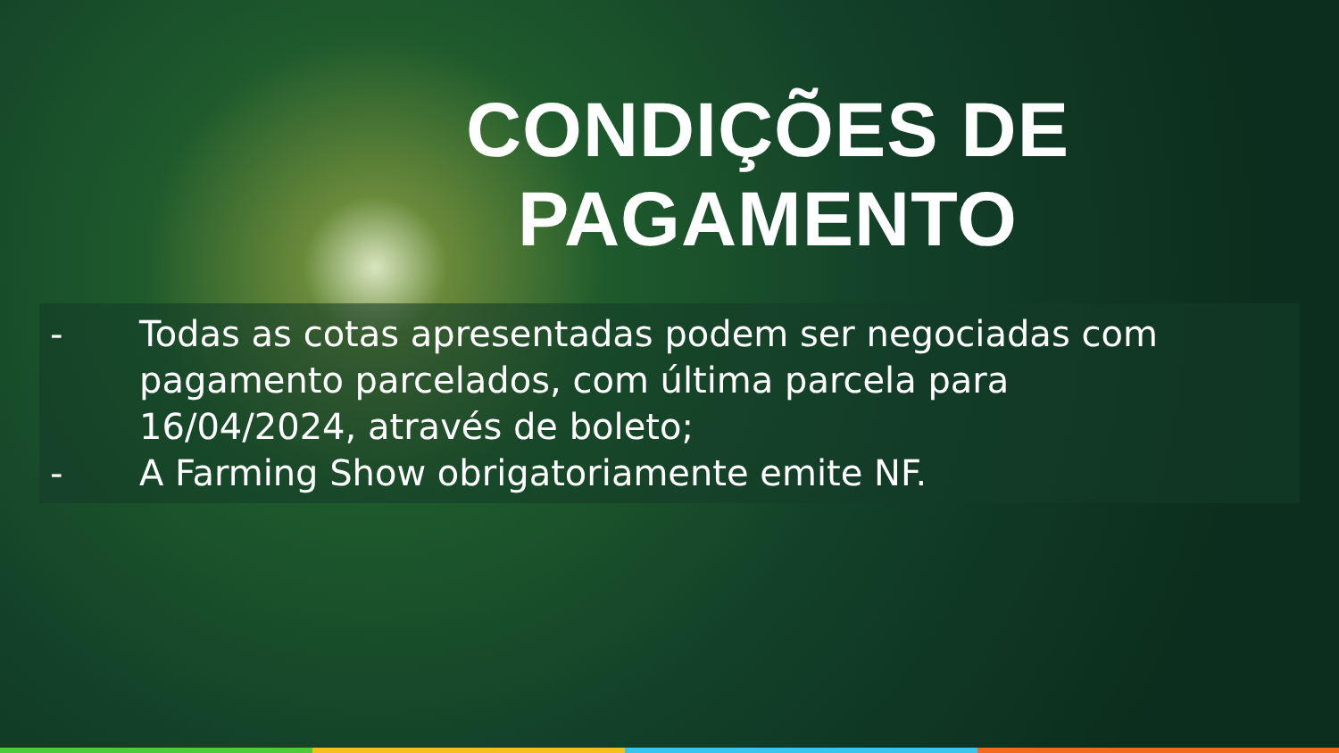CONDIÇÕES DE
PAGAMENTO
- Todas as cotas apresentadas podem ser negociadas com pagamento parcelados, com última parcela para 16/04/2024, através de boleto;
- A Farming Show obrigatoriamente emite NF.